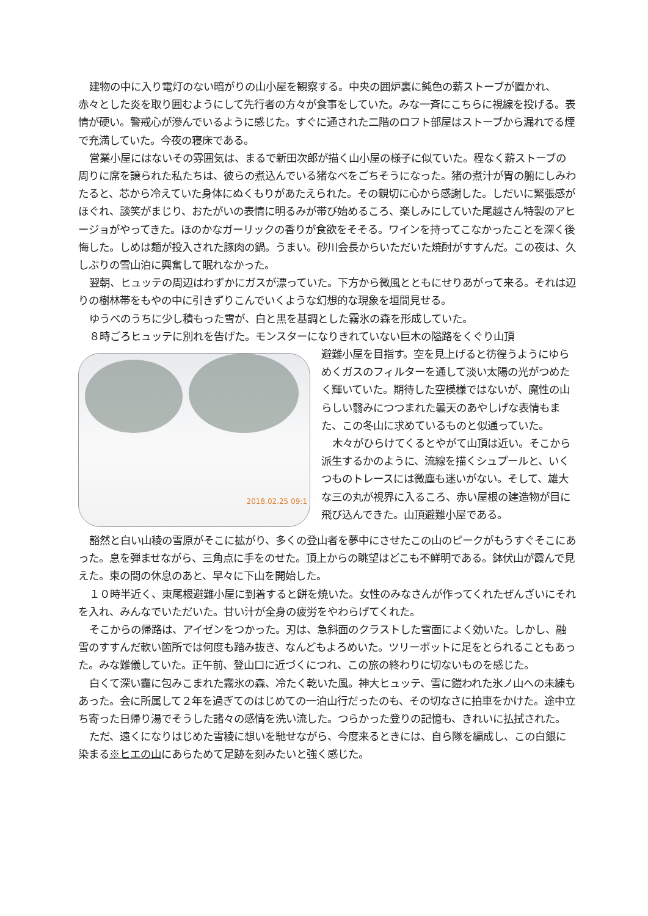建物の中に入り電灯のない暗がりの山小屋を観察する。中央の囲炉裏に鈍色の薪ストーブが置かれ、赤々とした炎を取り囲むようにして先行者の方々が食事をしていた。みな一斉にこちらに視線を投げる。表情が硬い。警戒心が滲んでいるように感じた。すぐに通された二階のロフト部屋はストーブから漏れでる煙で充満していた。今夜の寝床である。
営業小屋にはないその雰囲気は、まるで新田次郎が描く山小屋の様子に似ていた。程なく薪ストーブの周りに席を譲られた私たちは、彼らの煮込んでいる猪なべをごちそうになった。猪の煮汁が胃の腑にしみわたると、芯から冷えていた身体にぬくもりがあたえられた。その親切に心から感謝した。しだいに緊張感がほぐれ、談笑がまじり、おたがいの表情に明るみが帯び始めるころ、楽しみにしていた尾越さん特製のアヒージョがやってきた。ほのかなガーリックの香りが食欲をそそる。ワインを持ってこなかったことを深く後悔した。しめは麺が投入された豚肉の鍋。うまい。砂川会長からいただいた焼酎がすすんだ。この夜は、久しぶりの雪山泊に興奮して眠れなかった。
翌朝、ヒュッテの周辺はわずかにガスが漂っていた。下方から微風とともにせりあがって来る。それは辺りの樹林帯をもやの中に引きずりこんでいくような幻想的な現象を垣間見せる。
ゆうべのうちに少し積もった雪が、白と黒を基調とした霧氷の森を形成していた。
８時ごろヒュッテに別れを告げた。モンスターになりきれていない巨木の隘路をくぐり山頂
2018.02.25 09:1
避難小屋を目指す。空を見上げると彷徨うようにゆらめくガスのフィルターを通して淡い太陽の光がつめたく輝いていた。期待した空模様ではないが、魔性の山らしい翳みにつつまれた曇天のあやしげな表情もまた、この冬山に求めているものと似通っていた。
木々がひらけてくるとやがて山頂は近い。そこから派生するかのように、流線を描くシュプールと、いくつものトレースには微塵も迷いがない。そして、雄大な三の丸が視界に入るころ、赤い屋根の建造物が目に飛び込んできた。山頂避難小屋である。
豁然と白い山稜の雪原がそこに拡がり、多くの登山者を夢中にさせたこの山のピークがもうすぐそこにあった。息を弾ませながら、三角点に手をのせた。頂上からの眺望はどこも不鮮明である。鉢伏山が霞んで見えた。束の間の休息のあと、早々に下山を開始した。
１０時半近く、東尾根避難小屋に到着すると餅を焼いた。女性のみなさんが作ってくれたぜんざいにそれを入れ、みんなでいただいた。甘い汁が全身の疲労をやわらげてくれた。
そこからの帰路は、アイゼンをつかった。刃は、急斜面のクラストした雪面によく効いた。しかし、融雪のすすんだ軟い箇所では何度も踏み抜き、なんどもよろめいた。ツリーポットに足をとられることもあった。みな難儀していた。正午前、登山口に近づくにつれ、この旅の終わりに切ないものを感じた。
白くて深い靄に包みこまれた霧氷の森、冷たく乾いた風。神大ヒュッテ、雪に鎧われた氷ノ山への未練もあった。会に所属して２年を過ぎてのはじめての一泊山行だったのも、その切なさに拍車をかけた。途中立ち寄った日帰り湯でそうした諸々の感情を洗い流した。つらかった登りの記憶も、きれいに払拭された。
ただ、遠くになりはじめた雪稜に想いを馳せながら、今度来るときには、自ら隊を編成し、この白銀に染まる※ヒエの山にあらためて足跡を刻みたいと強く感じた。